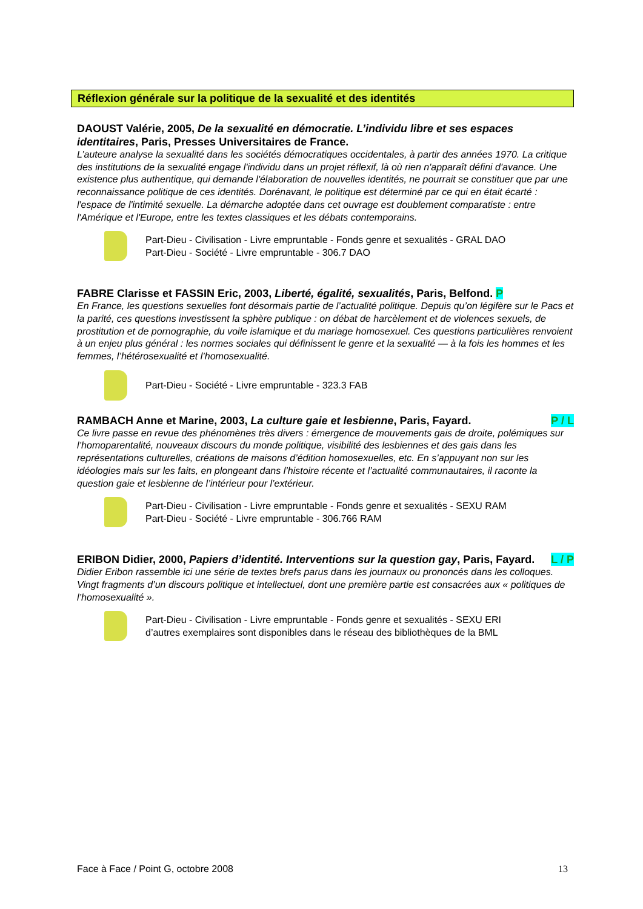Réflexion générale sur la politique de la sexualité et des identités
DAOUST Valérie, 2005, De la sexualité en démocratie. L’individu libre et ses espaces identitaires, Paris, Presses Universitaires de France.
L’auteure analyse la sexualité dans les sociétés démocratiques occidentales, à partir des années 1970. La critique des institutions de la sexualité engage l'individu dans un projet réflexif, là où rien n'apparaît défini d'avance. Une existence plus authentique, qui demande l'élaboration de nouvelles identités, ne pourrait se constituer que par une reconnaissance politique de ces identités. Dorénavant, le politique est déterminé par ce qui en était écarté : l'espace de l'intimité sexuelle. La démarche adoptée dans cet ouvrage est doublement comparatiste : entre l'Amérique et l'Europe, entre les textes classiques et les débats contemporains.
Part-Dieu - Civilisation - Livre empruntable - Fonds genre et sexualités - GRAL DAO
Part-Dieu - Société - Livre empruntable - 306.7 DAO
FABRE Clarisse et FASSIN Eric, 2003, Liberté, égalité, sexualités, Paris, Belfond. P
En France, les questions sexuelles font désormais partie de l’actualité politique. Depuis qu’on légifère sur le Pacs et la parité, ces questions investissent la sphère publique : on débat de harcèlement et de violences sexuels, de prostitution et de pornographie, du voile islamique et du mariage homosexuel. Ces questions particulières renvoient à un enjeu plus général : les normes sociales qui définissent le genre et la sexualité — à la fois les hommes et les femmes, l’hétérosexualité et l’homosexualité.
Part-Dieu - Société - Livre empruntable - 323.3 FAB
P / L RAMBACH Anne et Marine, 2003, La culture gaie et lesbienne, Paris, Fayard.
Ce livre passe en revue des phénomènes très divers : émergence de mouvements gais de droite, polémiques sur l’homoparentalité, nouveaux discours du monde politique, visibilité des lesbiennes et des gais dans les représentations culturelles, créations de maisons d’édition homosexuelles, etc. En s’appuyant non sur les idéologies mais sur les faits, en plongeant dans l’histoire récente et l’actualité communautaires, il raconte la question gaie et lesbienne de l’intérieur pour l’extérieur.
Part-Dieu - Civilisation - Livre empruntable - Fonds genre et sexualités - SEXU RAM
Part-Dieu - Société - Livre empruntable - 306.766 RAM
ERIBON Didier, 2000, Papiers d’identité. Interventions sur la question gay, Paris, L / P Fayard.
Didier Eribon rassemble ici une série de textes brefs parus dans les journaux ou prononcés dans les colloques. Vingt fragments d’un discours politique et intellectuel, dont une première partie est consacrées aux « politiques de l’homosexualité ».
Part-Dieu - Civilisation - Livre empruntable - Fonds genre et sexualités - SEXU ERI
d’autres exemplaires sont disponibles dans le réseau des bibliothèques de la BML
Face à Face / Point G, octobre 2008 13